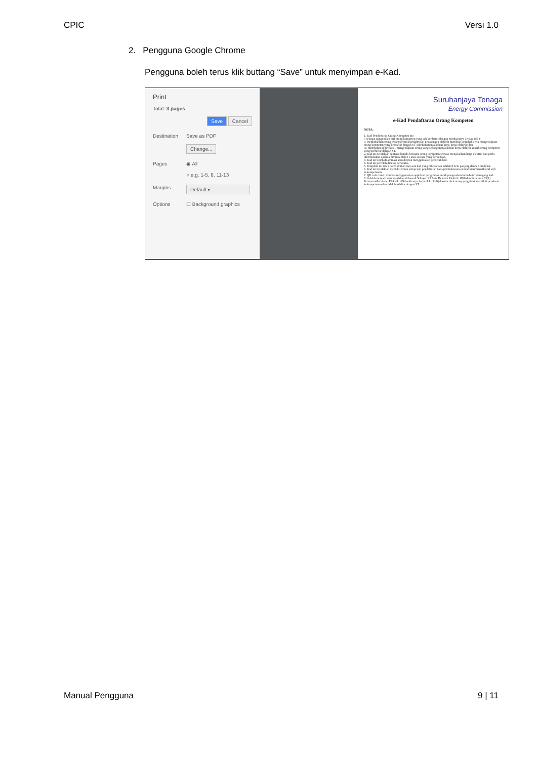CPIC Versi 1.0
2. Pengguna Google Chrome
Pengguna boleh terus klik buttang “Save” untuk menyimpan e-Kad.
Print
Total: 3 pages
Save Cancel
Destination Save as PDF
Change...
Pages ◉ All
○ e.g. 1-5, 8, 11-13
Margins Default ▾
Options ☐ Background graphics
Suruhanjaya Tenaga
Energy Commission
e-Kad Pendaftaran Orang Kompeten
NOTA:
1. Kad Pendaftaran Orang Kompeten ini:
i. sebagai pengenalan diri orang kompeten yang sah berdaftar dengan Suruhanjaya Tenaga (ST);
ii. memudahkan orang awam/pemilik/pengurusan pepasangan elektrik membuat semakan serta mengenalpasti orang kompeten yang berdaftar dengan ST sebelum menjalankan kerja-kerja elektrik; dan
iii. membantu pegawai ST mengenalpasti orang yang sedang menjalankan kerja elektrik adalah orang kompeten yang berdaftar dengan ST.
2. Kad ini hendaklah sentiasa berada bersama orang kompeten semasa menjalankan kerja elektrik dan perlu dikemukakan apabila diminta oleh ST atau sesiapa yang berkenaan.
3. Kad ini boleh dilaminasi atau dicetak menggunakan pencetak kad.
4. Kad ini perlulah dicetak berwarna.
5. Template ini tidak boleh diubah dan saiz kad yang dibenarkan adalah 8.5cm panjang dan 5.5 cm lebar.
6. Kad ini hendaklah dicetak semula setiap kali pendaftaran baru/pembaharuan pendaftaran/menaiktaraf sijil kekompetenan.
7. QR code boleh diimbas menggunakan applikasi pengimbas untuk pengesahan butir-butir pemegang kad.
8. Adalah menjadi satu kesalahan di bawah Seksyen 23 Akta Bekalan Elektrik 1990 dan Peraturan 63(1) Peraturan-Peraturan Elektrik 1994 sekiranya kerja elektrik dijalankan oleh orang yang tidak memiliki perakuan kekompetenan dan tidak berdaftar dengan ST.
Manual Pengguna 9 | 11